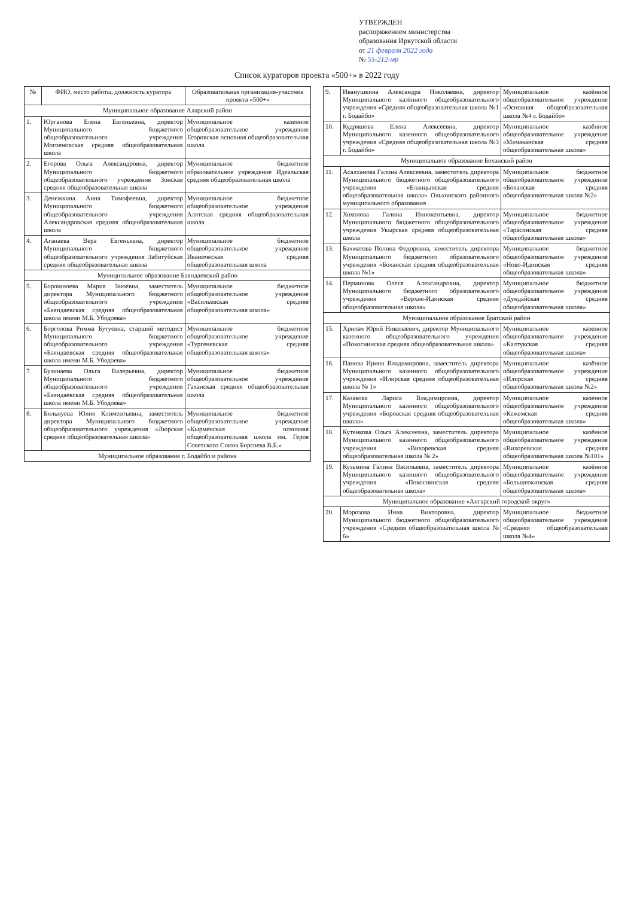УТВЕРЖДЕН
распоряжением министерства
образования Иркутской области
от 21 февраля 2022 года
№ 55-212-мр
Список кураторов проекта «500+» в 2022 году
| № | ФИО, место работы, должность куратора | Образовательная организация-участник проекта «500+» |
| --- | --- | --- |
| Муниципальное образование Аларский район | | |
| 1. | Юрганова Елена Евгеньевна, директор Муниципального бюджетного общеобразовательного учреждения Могоеновская средняя общеобразовательная школа | Муниципальное казенное общеобразовательное учреждение Егоровская основная общеобразовательная школа |
| 2. | Егорова Ольга Александровна, директор Муниципального бюджетного общеобразовательного учреждения Зонская средняя общеобразовательная школа | Муниципальное бюджетное образовательное учреждение Идеальская средняя общеобразовательная школа |
| 3. | Денежкина Анна Тимофеевна, директор Муниципального бюджетного общеобразовательного учреждения Александровская средняя общеобразовательная школа | Муниципальное бюджетное общеобразовательное учреждение Алятская средняя общеобразовательная школа |
| 4. | Аганаева Вера Евгеньевна, директор Муниципального бюджетного общеобразовательного учреждения Забитуйская средняя общеобразовательная школа | Муниципальное бюджетное общеобразовательное учреждение Иваническая средняя общеобразовательная школа |
| Муниципальное образование Баяндаевский район | | |
| 5. | Борошноева Мария Заюевна, заместитель директора Муниципального бюджетного общеобразовательного учреждения «Баяндаевская средняя общеобразовательная школа имени М.Б. Убодоева» | Муниципальное бюджетное общеобразовательное учреждение «Васильевская средняя общеобразовательная школа» |
| 6. | Борголова Римма Бутуевна, старший методист Муниципального бюджетного общеобразовательного учреждения «Баяндаевская средняя общеобразовательная школа имени М.Б. Убодоева» | Муниципальное бюджетное общеобразовательное учреждение «Тургеневская средняя общеобразовательная школа» |
| 7. | Бузинаева Ольга Валерьевна, директор Муниципального бюджетного общеобразовательного учреждения «Баяндаевская средняя общеобразовательная школа имени М.Б. Убодоева» | Муниципальное бюджетное общеобразовательное учреждение Гаханская средняя общеобразовательная школа |
| 8. | Бильнуева Юлия Климентьевна, заместитель директора Муниципального бюджетного общеобразовательного учреждения «Люрская средняя общеобразовательная школа» | Муниципальное бюджетное общеобразовательное учреждение «Кырменская основная общеобразовательная школа им. Героя Советского Союза Борсоева В.Б.» |
| Муниципальное образование г. Бодайбо и района | | |
| 9. | Иванушкина Александра Николаевна, директор Муниципального казённого общеобразовательного учреждения «Средняя общеобразовательная школа №1 г. Бодайбо» | Муниципальное казённое общеобразовательное учреждение «Основная общеобразовательная школа №4 г. Бодайбо» |
| 10. | Кудряшова Елена Алексеевна, директор Муниципального казенного общеобразовательного учреждения «Средняя общеобразовательная школа №3 г. Бодайбо» | Муниципальное казённое общеобразовательное учреждение «Мамаканская средняя общеобразовательная школа» |
| Муниципальное образование Боханский район | | |
| 11. | Асалханова Галина Алексеевна, заместитель директора Муниципального бюджетного общеобразовательного учреждения «Еланцынская средняя общеобразовательная школа» Ольхонского районного муниципального образования | Муниципальное бюджетное общеобразовательное учреждение «Боханская средняя общеобразовательная школа №2» |
| 12. | Хохолова Галина Иннокентьевна, директор Муниципального бюджетного общеобразовательного учреждения Укырская средняя общеобразовательная школа | Муниципальное бюджетное общеобразовательное учреждение «Тарасинская средняя общеобразовательная школа» |
| 13. | Бахматова Полина Федоровна, заместитель директора Муниципального бюджетного образовательного учреждения «Боханская средняя общеобразовательная школа №1» | Муниципальное бюджетное общеобразовательное учреждение «Ново-Идинская средняя общеобразовательная школа» |
| 14. | Перминова Олеся Александровна, директор Муниципального бюджетного образовательного учреждения «Верхне-Идинская средняя общеобразовательная школа» | Муниципальное бюджетное общеобразовательное учреждение «Дундайская средняя общеобразовательная школа» |
| Муниципальное образование Братский район | | |
| 15. | Хрипач Юрий Николаевич, директор Муниципального казенного общеобразовательного учреждения «Покоснинская средняя общеобразовательная школа» | Муниципальное казенное общеобразовательное учреждение «Калтукская средняя общеобразовательная школа» |
| 16. | Панова Ирина Владимировна, заместитель директора Муниципального казенного общеобразовательного учреждения «Илирская средняя общеобразовательная школа № 1» | Муниципальное казённое общеобразовательное учреждение «Илирская средняя общеобразовательная школа №2» |
| 17. | Казакова Лариса Владимировна, директор Муниципального казенного общеобразовательного учреждения «Боровская средняя общеобразовательная школа» | Муниципальное казенное общеобразовательное учреждение «Кежемская средняя общеобразовательная школа» |
| 18. | Кутенкова Ольга Алексеевна, заместитель директора Муниципального казенного общеобразовательного учреждения «Вихоревская средняя общеобразовательная школа № 2» | Муниципальное казённое общеобразовательное учреждение «Вихоревская средняя общеобразовательная школа №101» |
| 19. | Кузьмина Галина Васильевна, заместитель директора Муниципального казенного общеобразовательного учреждения «Покоснинская средняя общеобразовательная школа» | Муниципальное казённое общеобразовательное учреждение «Большеокинская средняя общеобразовательная школа» |
| Муниципальное образование «Ангарский городской округ» | | |
| 20. | Морозова Инна Викторовна, директор Муниципального бюджетного общеобразовательного учреждения «Средняя общеобразовательная школа № 6» | Муниципальное бюджетное общеобразовательное учреждение «Средняя общеобразовательная школа №4» |